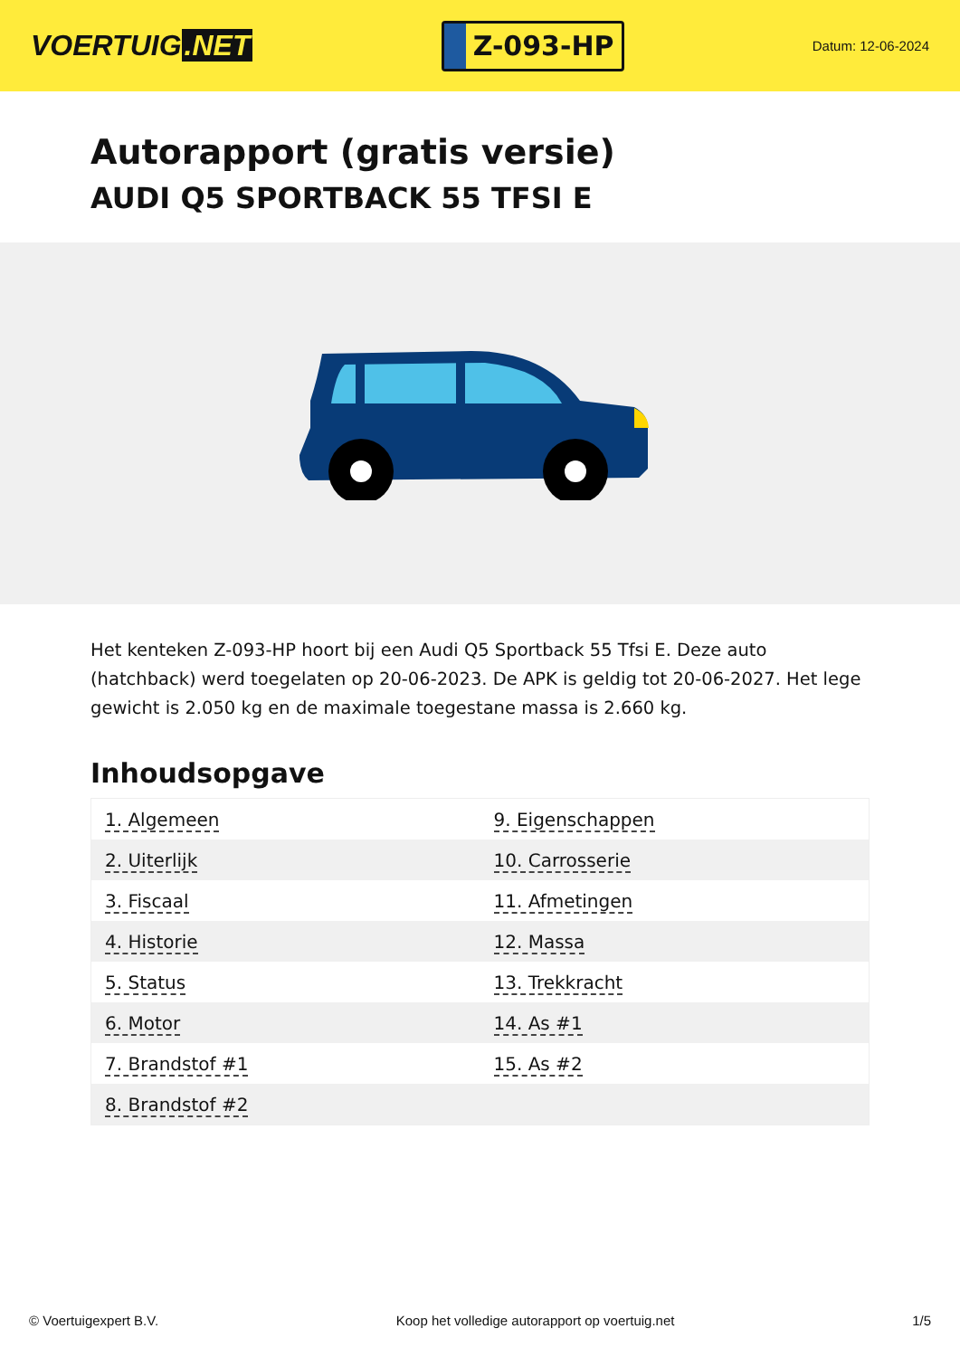VOERTUIG.NET
Z-093-HP
Datum: 12-06-2024
Autorapport (gratis versie)
AUDI Q5 SPORTBACK 55 TFSI E
Het kenteken Z-093-HP hoort bij een Audi Q5 Sportback 55 Tfsi E. Deze auto (hatchback) werd toegelaten op 20-06-2023. De APK is geldig tot 20-06-2027. Het lege gewicht is 2.050 kg en de maximale toegestane massa is 2.660 kg.
Inhoudsopgave
| 1. Algemeen | 9. Eigenschappen |
| 2. Uiterlijk | 10. Carrosserie |
| 3. Fiscaal | 11. Afmetingen |
| 4. Historie | 12. Massa |
| 5. Status | 13. Trekkracht |
| 6. Motor | 14. As #1 |
| 7. Brandstof #1 | 15. As #2 |
| 8. Brandstof #2 | |
© Voertuigexpert B.V. Koop het volledige autorapport op voertuig.net 1/5